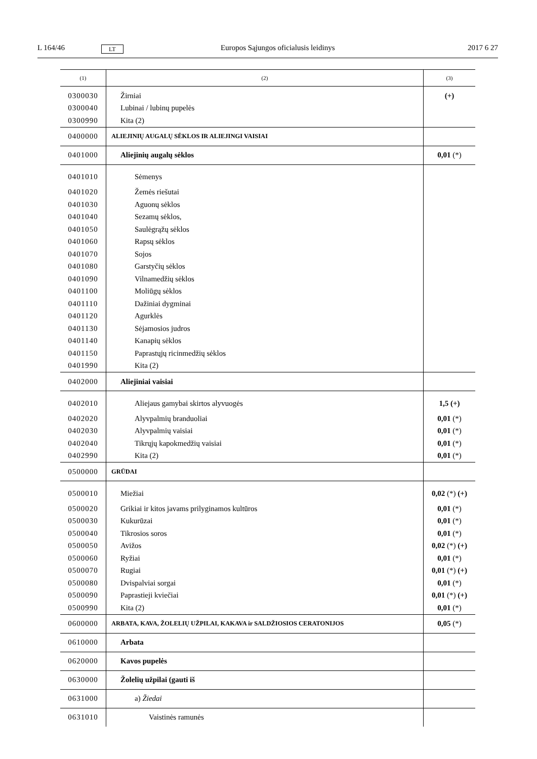L 164/46 LT Europos Sąjungos oficialusis leidinys 2017 6 27
| (1) | (2) | (3) |
| --- | --- | --- |
| 0300030 | Žirniai | (+) |
| 0300040 | Lubinai / lubinų pupelės | |
| 0300990 | Kita (2) | |
| 0400000 | ALIEJINIŲ AUGALŲ SĖKLOS IR ALIEJINGI VAISIAI | |
| 0401000 | Aliejinių augalų sėklos | 0,01 (*) |
| 0401010 | Sėmenys | |
| 0401020 | Žemės riešutai | |
| 0401030 | Aguonų sėklos | |
| 0401040 | Sezamų sėklos, | |
| 0401050 | Saulėgrąžų sėklos | |
| 0401060 | Rapsų sėklos | |
| 0401070 | Sojos | |
| 0401080 | Garstyčių sėklos | |
| 0401090 | Vilnamedžių sėklos | |
| 0401100 | Moliūgų sėklos | |
| 0401110 | Dažiniai dygminai | |
| 0401120 | Agurklės | |
| 0401130 | Sėjamosios judros | |
| 0401140 | Kanapių sėklos | |
| 0401150 | Paprastųjų ricinmedžių sėklos | |
| 0401990 | Kita (2) | |
| 0402000 | Aliejiniai vaisiai | |
| 0402010 | Aliejaus gamybai skirtos alyvuogės | 1,5 (+) |
| 0402020 | Alyvpalmių branduoliai | 0,01 (*) |
| 0402030 | Alyvpalmių vaisiai | 0,01 (*) |
| 0402040 | Tikrųjų kapokmedžių vaisiai | 0,01 (*) |
| 0402990 | Kita (2) | 0,01 (*) |
| 0500000 | GRŪDAI | |
| 0500010 | Miežiai | 0,02 (*) (+) |
| 0500020 | Grikiai ir kitos javams prilyginamos kultūros | 0,01 (*) |
| 0500030 | Kukurūzai | 0,01 (*) |
| 0500040 | Tikrosios soros | 0,01 (*) |
| 0500050 | Avižos | 0,02 (*) (+) |
| 0500060 | Ryžiai | 0,01 (*) |
| 0500070 | Rugiai | 0,01 (*) (+) |
| 0500080 | Dvispalviai sorgai | 0,01 (*) |
| 0500090 | Paprastieji kviečiai | 0,01 (*) (+) |
| 0500990 | Kita (2) | 0,01 (*) |
| 0600000 | ARBATA, KAVA, ŽOLELIŲ UŽPILAI, KAKAVA ir SALDŽIOSIOS CERATONIJOS | 0,05 (*) |
| 0610000 | Arbata | |
| 0620000 | Kavos pupelės | |
| 0630000 | Žolelių užpilai (gauti iš | |
| 0631000 | a) Žiedai | |
| 0631010 | Vaistinės ramunės | |